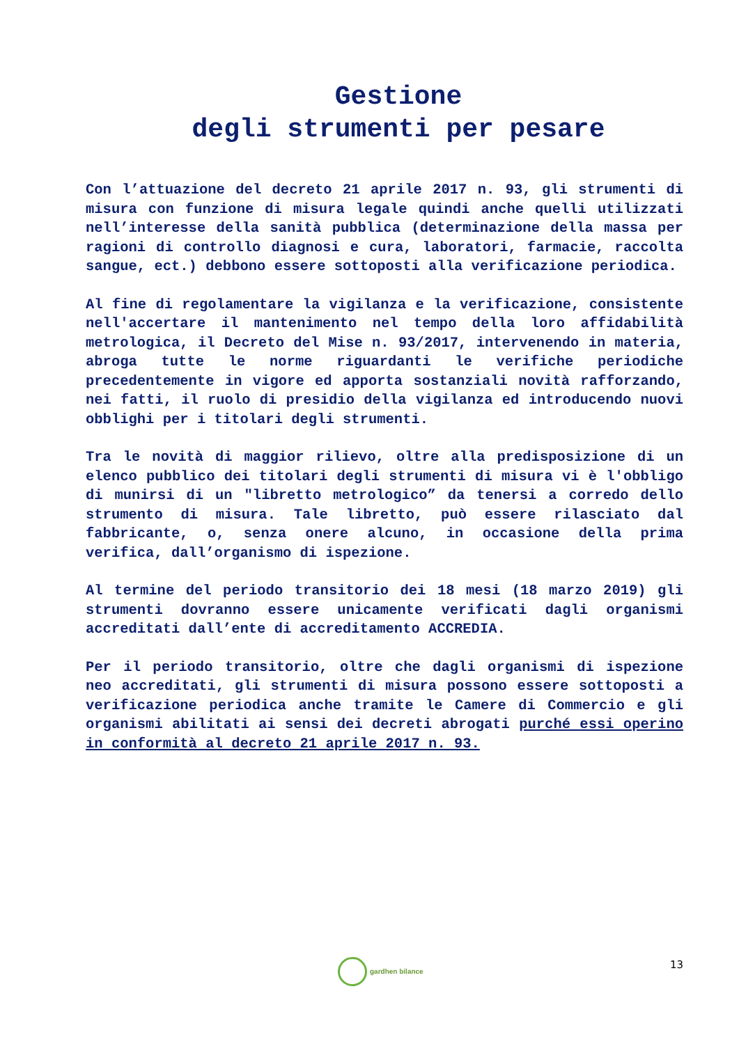Gestione
degli strumenti per pesare
Con l’attuazione del decreto 21 aprile 2017 n. 93, gli strumenti di misura con funzione di misura legale quindi anche quelli utilizzati nell’interesse della sanità pubblica (determinazione della massa per ragioni di controllo diagnosi e cura, laboratori, farmacie, raccolta sangue, ect.) debbono essere sottoposti alla verificazione periodica.
Al fine di regolamentare la vigilanza e la verificazione, consistente nell'accertare il mantenimento nel tempo della loro affidabilità metrologica, il Decreto del Mise n. 93/2017, intervenendo in materia, abroga tutte le norme riguardanti le verifiche periodiche precedentemente in vigore ed apporta sostanziali novità rafforzando, nei fatti, il ruolo di presidio della vigilanza ed introducendo nuovi obblighi per i titolari degli strumenti.
Tra le novità di maggior rilievo, oltre alla predisposizione di un elenco pubblico dei titolari degli strumenti di misura vi è l'obbligo di munirsi di un "libretto metrologico” da tenersi a corredo dello strumento di misura. Tale libretto, può essere rilasciato dal fabbricante, o, senza onere alcuno, in occasione della prima verifica, dall’organismo di ispezione.
Al termine del periodo transitorio dei 18 mesi (18 marzo 2019) gli strumenti dovranno essere unicamente verificati dagli organismi accreditati dall’ente di accreditamento ACCREDIA.
Per il periodo transitorio, oltre che dagli organismi di ispezione neo accreditati, gli strumenti di misura possono essere sottoposti a verificazione periodica anche tramite le Camere di Commercio e gli organismi abilitati ai sensi dei decreti abrogati purché essi operino in conformità al decreto 21 aprile 2017 n. 93.
gardhen bilance 13